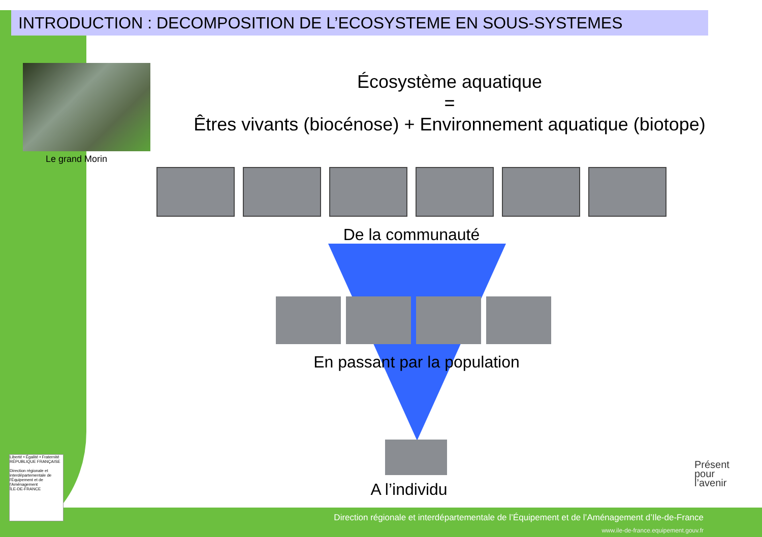INTRODUCTION : DECOMPOSITION DE L’ECOSYSTEME EN SOUS-SYSTEMES
Le grand Morin
Écosystème aquatique
=
Êtres vivants (biocénose) + Environnement aquatique (biotope)
De la communauté
En passant par la population
A l’individu
Liberté • Égalité • Fraternité
RÉPUBLIQUE FRANÇAISE
Direction régionale et interdépartementale de l'Équipement et de l'Aménagement
ÎLE-DE-FRANCE
Présent
pour
l’avenir
Direction régionale et interdépartementale de l’Équipement et de l’Aménagement d’Ile-de-France
www.ile-de-france.equipement.gouv.fr